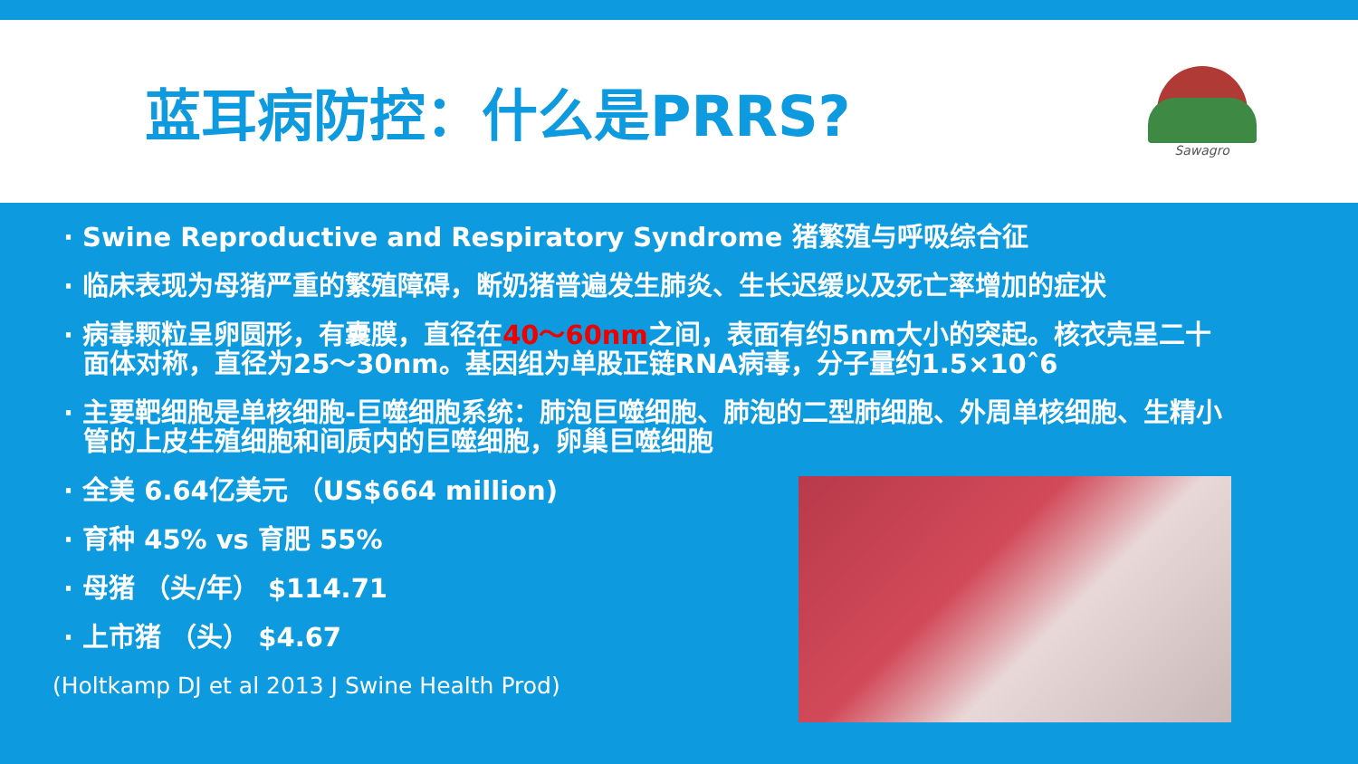蓝耳病防控：什么是PRRS?
Sawagro
· Swine Reproductive and Respiratory Syndrome 猪繁殖与呼吸综合征
· 临床表现为母猪严重的繁殖障碍，断奶猪普遍发生肺炎、生长迟缓以及死亡率增加的症状
· 病毒颗粒呈卵圆形，有囊膜，直径在40～60nm之间，表面有约5nm大小的突起。核衣壳呈二十面体对称，直径为25～30nm。基因组为单股正链RNA病毒，分子量约1.5×10ˆ6
· 主要靶细胞是单核细胞-巨噬细胞系统：肺泡巨噬细胞、肺泡的二型肺细胞、外周单核细胞、生精小管的上皮生殖细胞和间质内的巨噬细胞，卵巢巨噬细胞
· 全美 6.64亿美元 （US$664 million)
· 育种 45% vs 育肥 55%
· 母猪 （头/年） $114.71
· 上市猪 （头） $4.67
(Holtkamp DJ et al 2013 J Swine Health Prod)